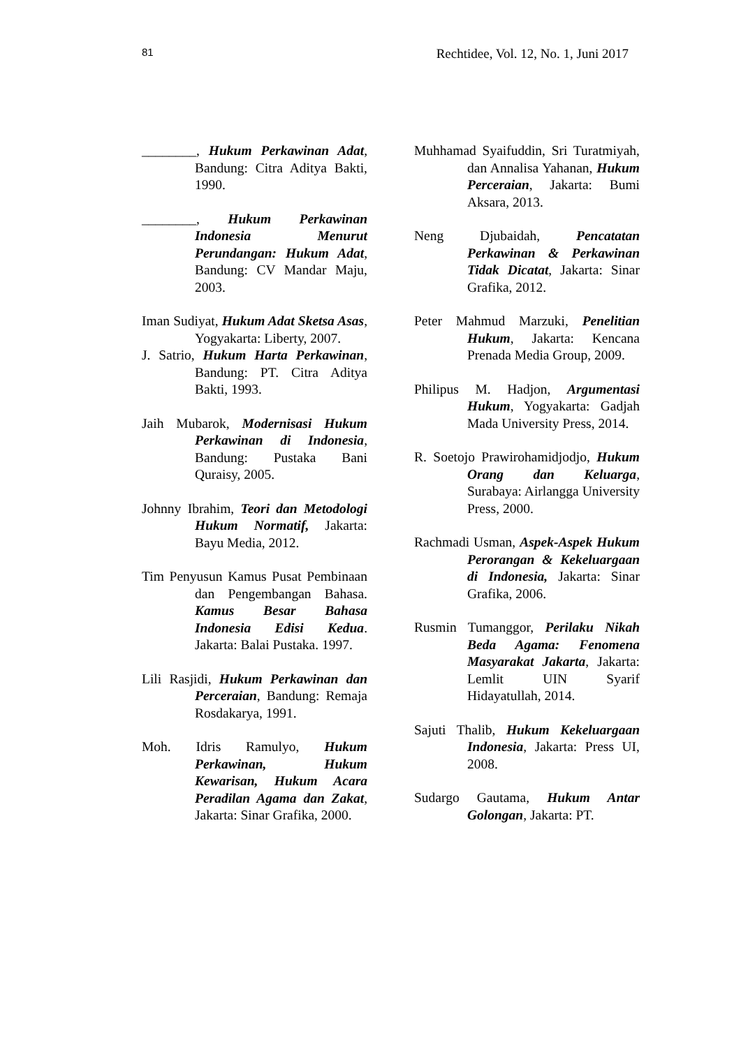81 Rechtidee, Vol. 12, No. 1, Juni 2017
________, Hukum Perkawinan Adat, Bandung: Citra Aditya Bakti, 1990.
________, Hukum Perkawinan Indonesia Menurut Perundangan: Hukum Adat, Bandung: CV Mandar Maju, 2003.
Iman Sudiyat, Hukum Adat Sketsa Asas, Yogyakarta: Liberty, 2007.
J. Satrio, Hukum Harta Perkawinan, Bandung: PT. Citra Aditya Bakti, 1993.
Jaih Mubarok, Modernisasi Hukum Perkawinan di Indonesia, Bandung: Pustaka Bani Quraisy, 2005.
Johnny Ibrahim, Teori dan Metodologi Hukum Normatif, Jakarta: Bayu Media, 2012.
Tim Penyusun Kamus Pusat Pembinaan dan Pengembangan Bahasa. Kamus Besar Bahasa Indonesia Edisi Kedua. Jakarta: Balai Pustaka. 1997.
Lili Rasjidi, Hukum Perkawinan dan Perceraian, Bandung: Remaja Rosdakarya, 1991.
Moh. Idris Ramulyo, Hukum Perkawinan, Hukum Kewarisan, Hukum Acara Peradilan Agama dan Zakat, Jakarta: Sinar Grafika, 2000.
Muhhamad Syaifuddin, Sri Turatmiyah, dan Annalisa Yahanan, Hukum Perceraian, Jakarta: Bumi Aksara, 2013.
Neng Djubaidah, Pencatatan Perkawinan & Perkawinan Tidak Dicatat, Jakarta: Sinar Grafika, 2012.
Peter Mahmud Marzuki, Penelitian Hukum, Jakarta: Kencana Prenada Media Group, 2009.
Philipus M. Hadjon, Argumentasi Hukum, Yogyakarta: Gadjah Mada University Press, 2014.
R. Soetojo Prawirohamidjodjo, Hukum Orang dan Keluarga, Surabaya: Airlangga University Press, 2000.
Rachmadi Usman, Aspek-Aspek Hukum Perorangan & Kekeluargaan di Indonesia, Jakarta: Sinar Grafika, 2006.
Rusmin Tumanggor, Perilaku Nikah Beda Agama: Fenomena Masyarakat Jakarta, Jakarta: Lemlit UIN Syarif Hidayatullah, 2014.
Sajuti Thalib, Hukum Kekeluargaan Indonesia, Jakarta: Press UI, 2008.
Sudargo Gautama, Hukum Antar Golongan, Jakarta: PT.